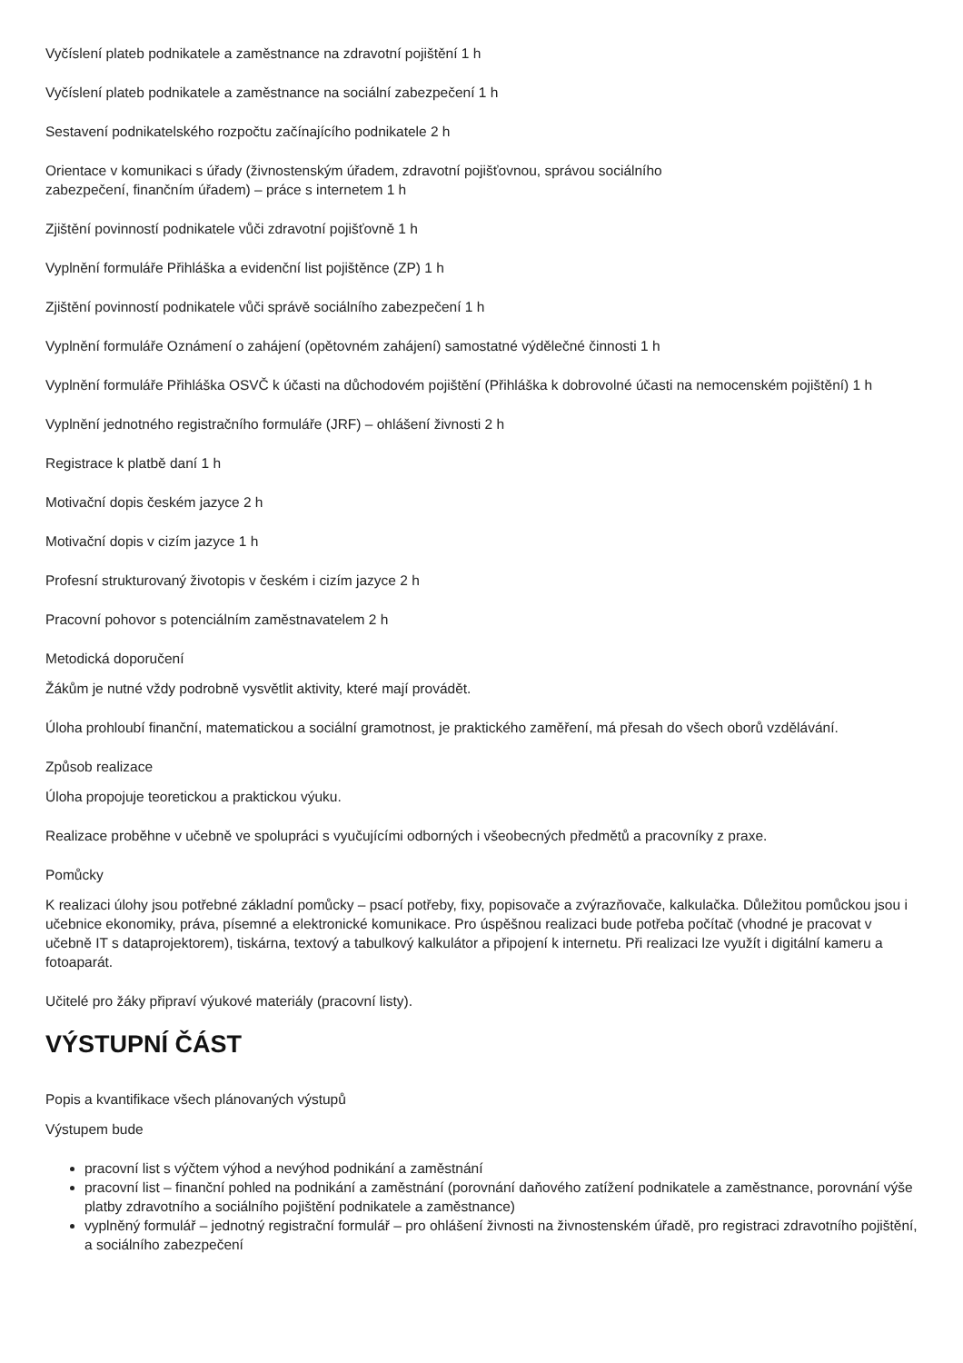Vyčíslení plateb podnikatele a zaměstnance na zdravotní pojištění 1 h
Vyčíslení plateb podnikatele a zaměstnance na sociální zabezpečení 1 h
Sestavení podnikatelského rozpočtu začínajícího podnikatele 2 h
Orientace v komunikaci s úřady (živnostenským úřadem, zdravotní pojišťovnou, správou sociálního
zabezpečení, finančním úřadem) – práce s internetem 1 h
Zjištění povinností podnikatele vůči zdravotní pojišťovně 1 h
Vyplnění formuláře Přihláška a evidenční list pojištěnce (ZP) 1 h
Zjištění povinností podnikatele vůči správě sociálního zabezpečení 1 h
Vyplnění formuláře Oznámení o zahájení (opětovném zahájení) samostatné výdělečné činnosti 1 h
Vyplnění formuláře Přihláška OSVČ k účasti na důchodovém pojištění (Přihláška k dobrovolné účasti na nemocenském pojištění) 1 h
Vyplnění jednotného registračního formuláře (JRF) – ohlášení živnosti 2 h
Registrace k platbě daní 1 h
Motivační dopis českém jazyce 2 h
Motivační dopis v cizím jazyce 1 h
Profesní strukturovaný životopis v českém i cizím jazyce 2 h
Pracovní pohovor s potenciálním zaměstnavatelem 2 h
Metodická doporučení
Žákům je nutné vždy podrobně vysvětlit aktivity, které mají provádět.
Úloha prohloubí finanční, matematickou a sociální gramotnost, je praktického zaměření, má přesah do všech oborů vzdělávání.
Způsob realizace
Úloha propojuje teoretickou a praktickou výuku.
Realizace proběhne v učebně ve spolupráci s vyučujícími odborných i všeobecných předmětů a pracovníky z praxe.
Pomůcky
K realizaci úlohy jsou potřebné základní pomůcky – psací potřeby, fixy, popisovače a zvýrazňovače, kalkulačka. Důležitou pomůckou jsou i učebnice ekonomiky, práva, písemné a elektronické komunikace. Pro úspěšnou realizaci bude potřeba počítač (vhodné je pracovat v učebně IT s dataprojektorem), tiskárna, textový a tabulkový kalkulátor a připojení k internetu. Při realizaci lze využít i digitální kameru a fotoaparát.
Učitelé pro žáky připraví výukové materiály (pracovní listy).
VÝSTUPNÍ ČÁST
Popis a kvantifikace všech plánovaných výstupů
Výstupem bude
pracovní list s výčtem výhod a nevýhod podnikání a zaměstnání
pracovní list – finanční pohled na podnikání a zaměstnání (porovnání daňového zatížení podnikatele a zaměstnance, porovnání výše platby zdravotního a sociálního pojištění podnikatele a zaměstnance)
vyplněný formulář – jednotný registrační formulář – pro ohlášení živnosti na živnostenském úřadě, pro registraci zdravotního pojištění, a sociálního zabezpečení